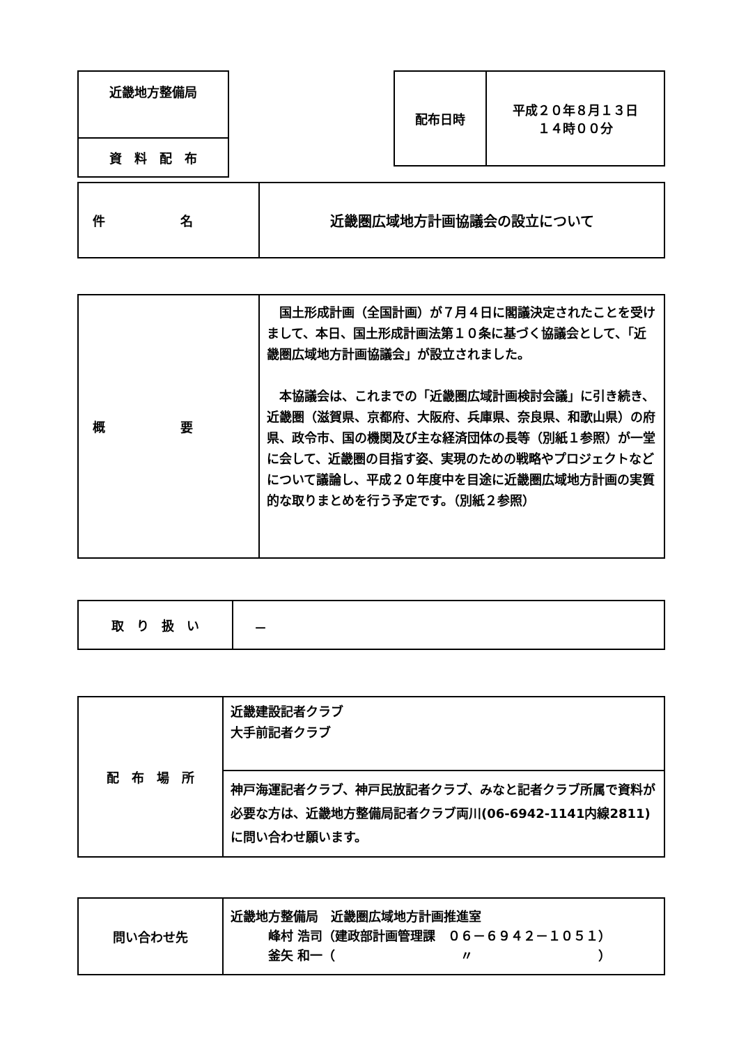| 近畿地方整備局 |
| 資 料 配 布 |
| 配布日時 | 平成２０年８月１３日 １４時００分 |
| 件 名 | 近畿圏広域地方計画協議会の設立について |
| 概 要 | 国土形成計画（全国計画）が７月４日に閣議決定されたことを受けまして、本日、国土形成計画法第１０条に基づく協議会として、「近畿圏広域地方計画協議会」が設立されました。 本協議会は、これまでの「近畿圏広域計画検討会議」に引き続き、近畿圏（滋賀県、京都府、大阪府、兵庫県、奈良県、和歌山県）の府県、政令市、国の機関及び主な経済団体の長等（別紙１参照）が一堂に会して、近畿圏の目指す姿、実現のための戦略やプロジェクトなどについて議論し、平成２０年度中を目途に近畿圏広域地方計画の実質的な取りまとめを行う予定です。（別紙２参照） |
| 取 り 扱 い | － |
| 配 布 場 所 | 近畿建設記者クラブ 大手前記者クラブ |
| | 神戸海運記者クラブ、神戸民放記者クラブ、みなと記者クラブ所属で資料が必要な方は、近畿地方整備局記者クラブ両川(06-6942-1141内線2811)に問い合わせ願います。 |
| 問い合わせ先 | 近畿地方整備局 近畿圏広域地方計画推進室 峰村 浩司（建政部計画管理課 ０６－６９４２－１０５１） 釜矢 和一（ 〃 ） |